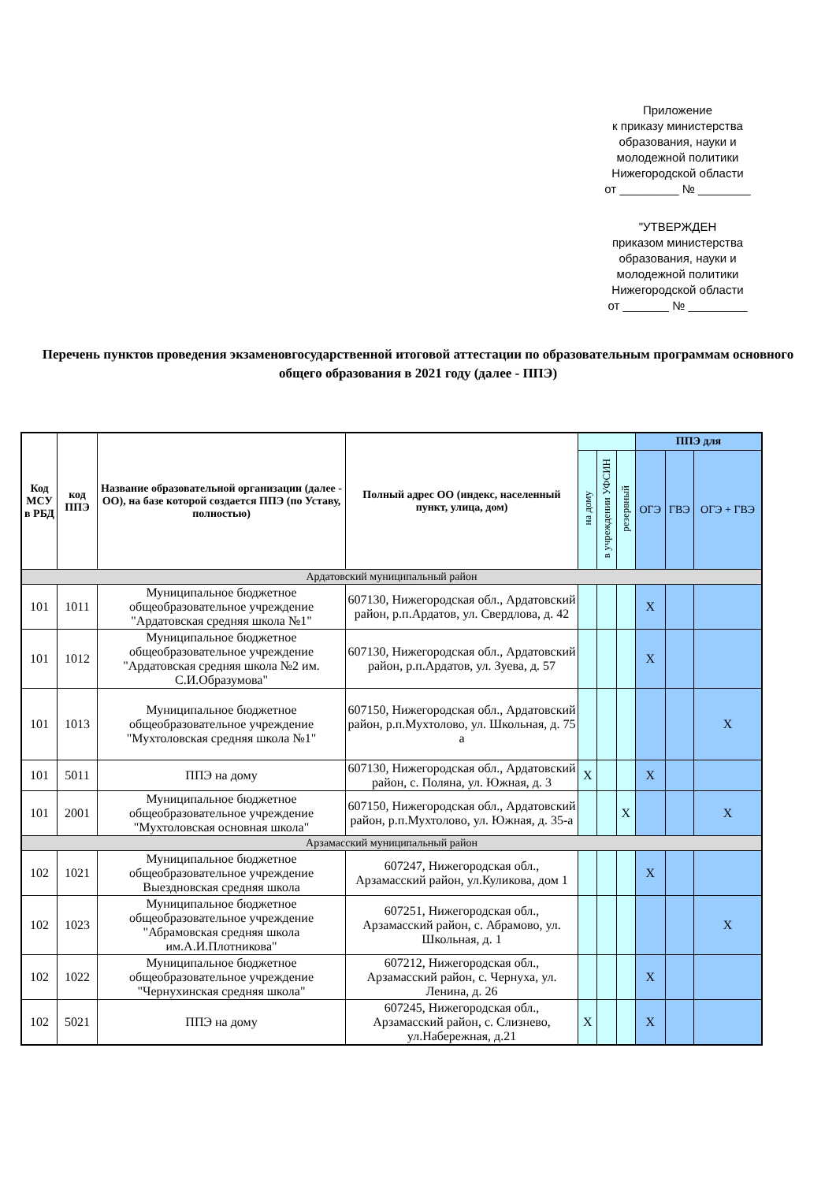Приложение
к приказу министерства образования, науки и молодежной политики Нижегородской области
от _________ № ________
"УТВЕРЖДЕН
приказом министерства образования, науки и молодежной политики Нижегородской области
от _______ № _________
Перечень пунктов проведения экзаменовгосударственной итоговой аттестации по образовательным программам основного общего образования в 2021 году (далее - ППЭ)
| Код МСУ в РБД | код ППЭ | Название образовательной организации (далее - ОО), на базе которой создается ППЭ (по Уставу, полностью) | Полный адрес ОО (индекс, населенный пункт, улица, дом) | | | | ППЭ для | | |
| --- | --- | --- | --- | --- | --- | --- | --- | --- | --- |
| | | | | на дому | в учреждении УФСИН | резервный | ОГЭ | ГВЭ | ОГЭ + ГВЭ |
| Ардатовский муниципальный район | | | | | | | | | |
| 101 | 1011 | Муниципальное бюджетное общеобразовательное учреждение "Ардатовская средняя школа №1" | 607130, Нижегородская обл., Ардатовский район, р.п.Ардатов, ул. Свердлова, д. 42 | | | | X | | |
| 101 | 1012 | Муниципальное бюджетное общеобразовательное учреждение "Ардатовская средняя школа №2 им. С.И.Образумова" | 607130, Нижегородская обл., Ардатовский район, р.п.Ардатов, ул. Зуева, д. 57 | | | | X | | |
| 101 | 1013 | Муниципальное бюджетное общеобразовательное учреждение "Мухтоловская средняя школа №1" | 607150, Нижегородская обл., Ардатовский район, р.п.Мухтолово, ул. Школьная, д. 75 а | | | | | | X |
| 101 | 5011 | ППЭ на дому | 607130, Нижегородская обл., Ардатовский район, с. Поляна, ул. Южная, д. 3 | X | | | X | | |
| 101 | 2001 | Муниципальное бюджетное общеобразовательное учреждение "Мухтоловская основная школа" | 607150, Нижегородская обл., Ардатовский район, р.п.Мухтолово, ул. Южная, д. 35-а | | | X | | | X |
| Арзамасский муниципальный район | | | | | | | | | |
| 102 | 1021 | Муниципальное бюджетное общеобразовательное учреждение Выездновская средняя школа | 607247, Нижегородская обл., Арзамасский район, ул.Куликова, дом 1 | | | | X | | |
| 102 | 1023 | Муниципальное бюджетное общеобразовательное учреждение "Абрамовская средняя школа им.А.И.Плотникова" | 607251, Нижегородская обл., Арзамасский район, с. Абрамово, ул. Школьная, д. 1 | | | | | | X |
| 102 | 1022 | Муниципальное бюджетное общеобразовательное учреждение "Чернухинская средняя школа" | 607212, Нижегородская обл., Арзамасский район, с. Чернуха, ул. Ленина, д. 26 | | | | X | | |
| 102 | 5021 | ППЭ на дому | 607245, Нижегородская обл., Арзамасский район, с. Слизнево, ул.Набережная, д.21 | X | | | X | | |